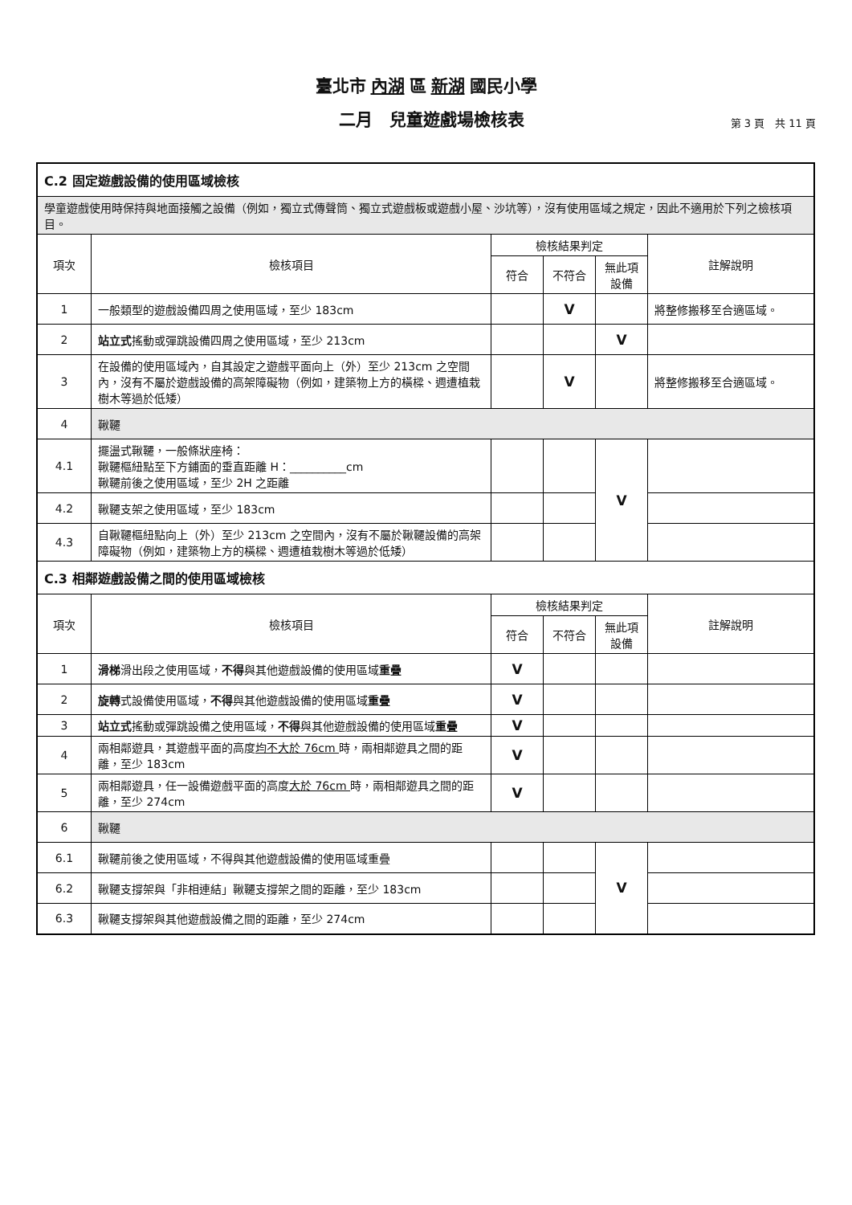臺北市 內湖 區 新湖 國民小學
二月　兒童遊戲場檢核表
第 3 頁　共 11 頁
| C.2 固定遊戲設備的使用區域檢核 | | | | | |
| 學童遊戲使用時保持與地面接觸之設備（例如，獨立式傳聲筒、獨立式遊戲板或遊戲小屋、沙坑等），沒有使用區域之規定，因此不適用於下列之檢核項目。 | | | | | |
| 項次 | 檢核項目 | 檢核結果判定 | | | 註解說明 |
| | | 符合 | 不符合 | 無此項設備 | |
| 1 | 一般類型的遊戲設備四周之使用區域，至少 183cm | | V | | 將整修搬移至合適區域。 |
| 2 | 站立式 搖動或彈跳設備四周之使用區域，至少 213cm | | | V | |
| 3 | 在設備的使用區域內，自其設定之遊戲平面向上（外）至少 213cm 之空間內，沒有不屬於遊戲設備的高架障礙物（例如，建築物上方的橫樑、週遭植栽樹木等過於低矮） | | V | | 將整修搬移至合適區域。 |
| 4 | 鞦韆 | | | | |
| 4.1 | 擺盪式鞦韆，一般條狀座椅： 鞦韆樞紐點至下方鋪面的垂直距離 H：__________cm 鞦韆前後之使用區域，至少 2H 之距離 | | | V | |
| 4.2 | 鞦韆支架之使用區域，至少 183cm | | | | |
| 4.3 | 自鞦韆樞紐點向上（外）至少 213cm 之空間內，沒有不屬於鞦韆設備的高架障礙物（例如，建築物上方的橫樑、週遭植栽樹木等過於低矮） | | | | |
| C.3 相鄰遊戲設備之間的使用區域檢核 | | | | | |
| 項次 | 檢核項目 | 檢核結果判定 | | | 註解說明 |
| | | 符合 | 不符合 | 無此項設備 | |
| 1 | 滑梯 滑出段之使用區域， 不得 與其他遊戲設備的使用區域 重疊 | V | | | |
| 2 | 旋轉 式設備使用區域， 不得 與其他遊戲設備的使用區域 重疊 | V | | | |
| 3 | 站立式 搖動或彈跳設備之使用區域， 不得 與其他遊戲設備的使用區域 重疊 | V | | | |
| 4 | 兩相鄰遊具，其遊戲平面的高度 均不大於 76cm 時，兩相鄰遊具之間的距離，至少 183cm | V | | | |
| 5 | 兩相鄰遊具，任一設備遊戲平面的高度 大於 76cm 時，兩相鄰遊具之間的距離，至少 274cm | V | | | |
| 6 | 鞦韆 | | | | |
| 6.1 | 鞦韆前後之使用區域，不得與其他遊戲設備的使用區域重疊 | | | V | |
| 6.2 | 鞦韆支撐架與「非相連結」鞦韆支撐架之間的距離，至少 183cm | | | | |
| 6.3 | 鞦韆支撐架與其他遊戲設備之間的距離，至少 274cm | | | | |